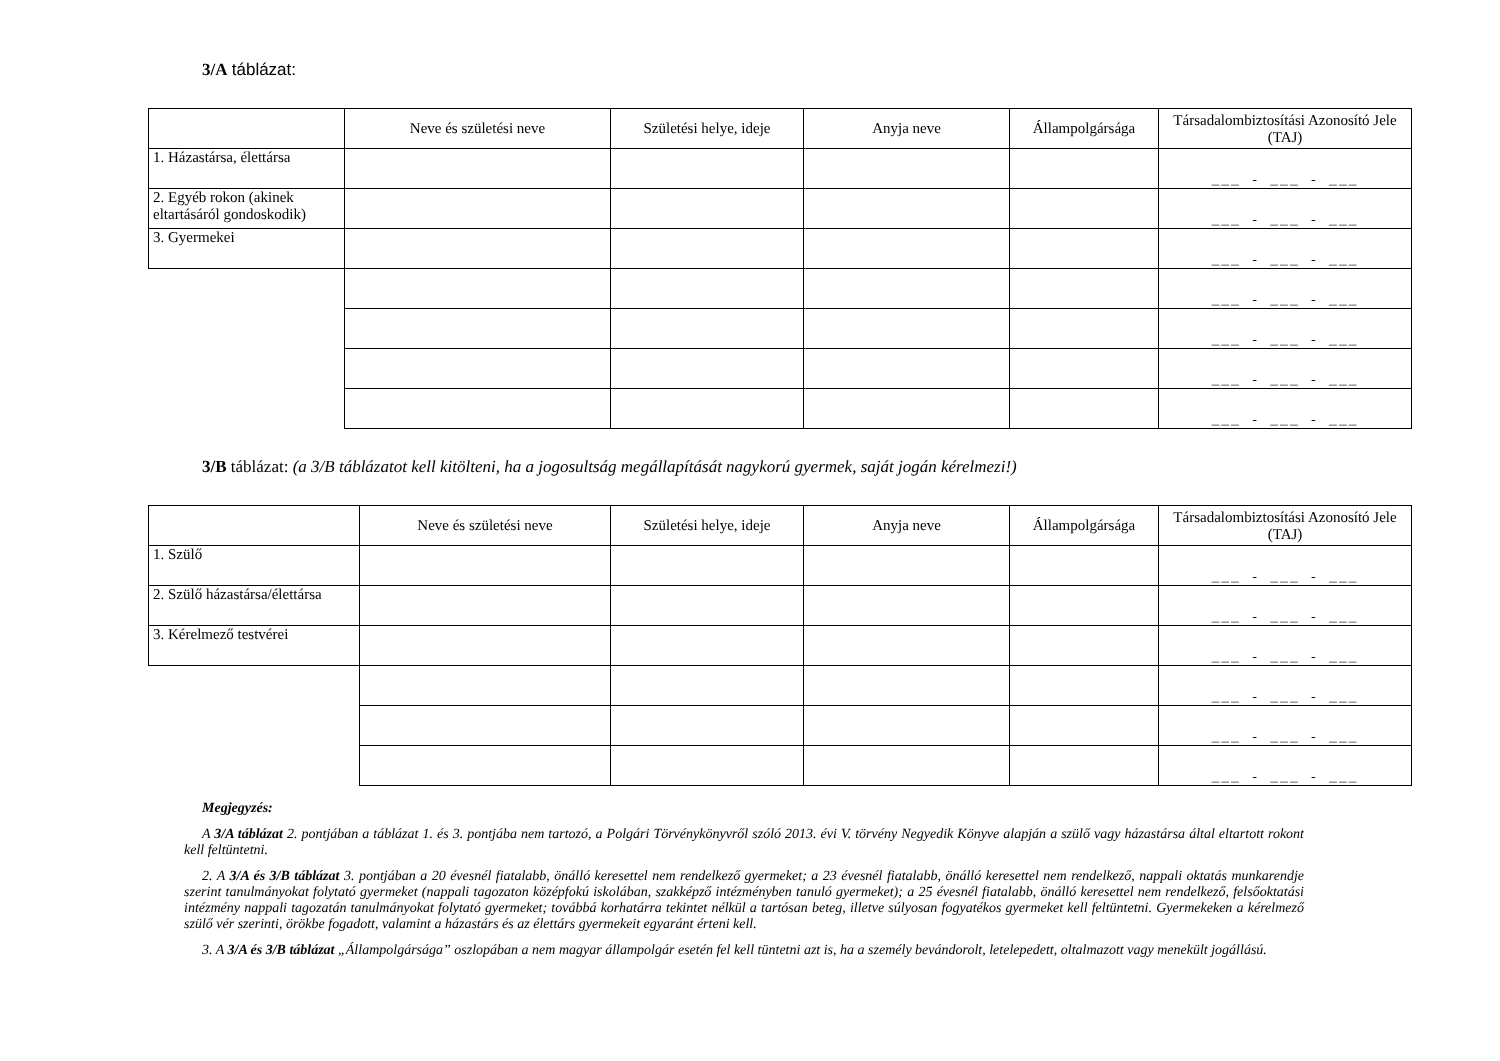3/A táblázat:
| | Neve és születési neve | Születési helye, ideje | Anyja neve | Állampolgársága | Társadalombiztosítási Azonosító Jele (TAJ) |
| --- | --- | --- | --- | --- | --- |
| 1. Házastársa, élettársa | | | | | ___ - ___ - ___ |
| 2. Egyéb rokon (akinek eltartásáról gondoskodik) | | | | | ___ - ___ - ___ |
| 3. Gyermekei | | | | | ___ - ___ - ___ |
| | | | | | ___ - ___ - ___ |
| | | | | | ___ - ___ - ___ |
| | | | | | ___ - ___ - ___ |
| | | | | | ___ - ___ - ___ |
3/B táblázat: (a 3/B táblázatot kell kitölteni, ha a jogosultság megállapítását nagykorú gyermek, saját jogán kérelmezi!)
| | Neve és születési neve | Születési helye, ideje | Anyja neve | Állampolgársága | Társadalombiztosítási Azonosító Jele (TAJ) |
| --- | --- | --- | --- | --- | --- |
| 1. Szülő | | | | | ___ - ___ - ___ |
| 2. Szülő házastársa/élettársa | | | | | ___ - ___ - ___ |
| 3. Kérelmező testvérei | | | | | ___ - ___ - ___ |
| | | | | | ___ - ___ - ___ |
| | | | | | ___ - ___ - ___ |
| | | | | | ___ - ___ - ___ |
Megjegyzés:
A 3/A táblázat 2. pontjában a táblázat 1. és 3. pontjába nem tartozó, a Polgári Törvénykönyvről szóló 2013. évi V. törvény Negyedik Könyve alapján a szülő vagy házastársa által eltartott rokont kell feltüntetni.
2. A 3/A és 3/B táblázat 3. pontjában a 20 évesnél fiatalabb, önálló keresettel nem rendelkező gyermeket; a 23 évesnél fiatalabb, önálló keresettel nem rendelkező, nappali oktatás munkarendje szerint tanulmányokat folytató gyermeket (nappali tagozaton középfokú iskolában, szakképző intézményben tanuló gyermeket); a 25 évesnél fiatalabb, önálló keresettel nem rendelkező, felsőoktatási intézmény nappali tagozatán tanulmányokat folytató gyermeket; továbbá korhatárra tekintet nélkül a tartósan beteg, illetve súlyosan fogyatékos gyermeket kell feltüntetni. Gyermekeken a kérelmező szülő vér szerinti, örökbe fogadott, valamint a házastárs és az élettárs gyermekeit egyaránt érteni kell.
3. A 3/A és 3/B táblázat „Állampolgársága” oszlopában a nem magyar állampolgár esetén fel kell tüntetni azt is, ha a személy bevándorolt, letelepedett, oltalmazott vagy menekült jogállású.